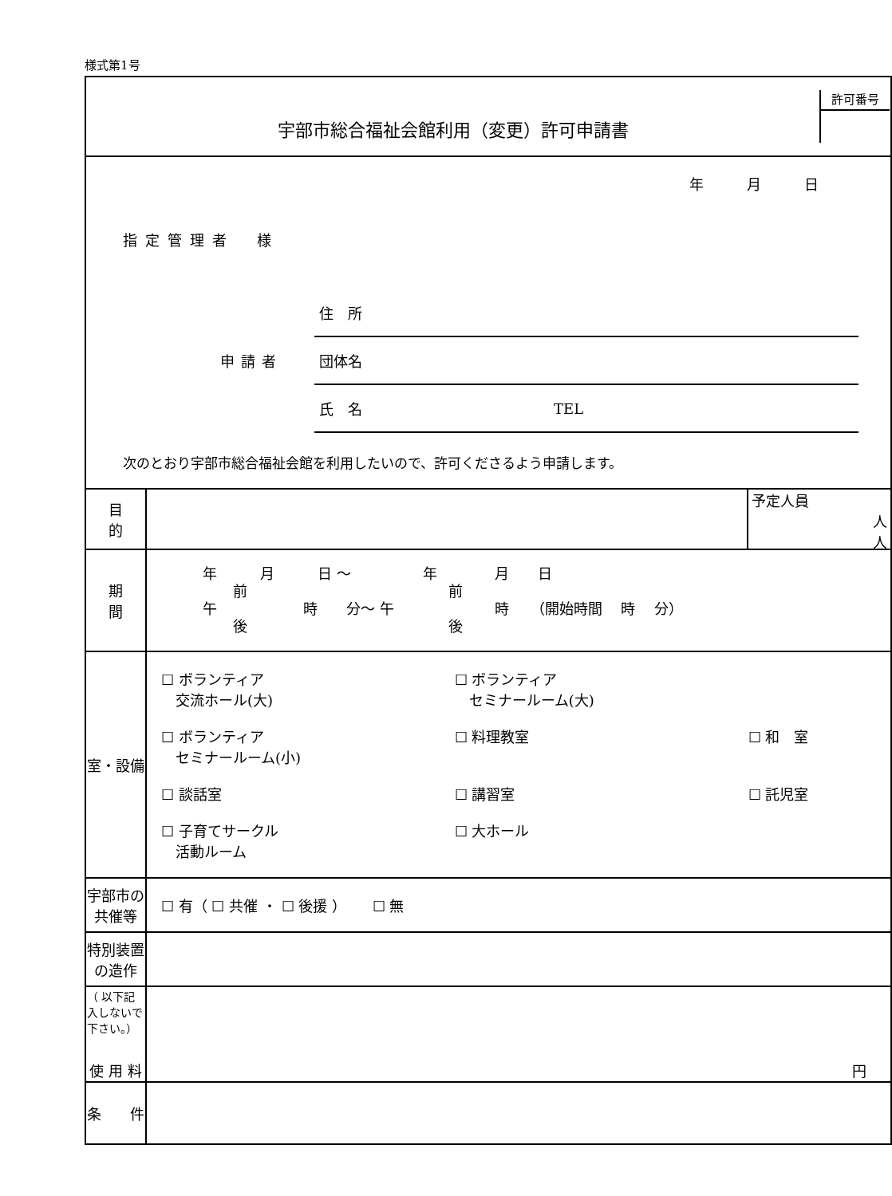様式第1号
| 宇部市総合福祉会館利用（変更）許可申請書 許可番号 | |
| 年 月 日 指定管理者 様 申請者 住 所 団体名 氏 名 TEL 次のとおり宇部市総合福祉会館を利用したいので、許可くださるよう申請します。 | |
| 目 的 | 予定人員 人 人 |
| 期 間 | 年 月 日 〜 年 月 日 前 前 午 時 分〜 午 時 （開始時間 時 分） 後 後 |
| 室・設備 | / ☐ ボランティア 交流ホール(大) / ☐ ボランティア セミナールーム(大) / / / ☐ ボランティア セミナールーム(小) / ☐ 料理教室 / ☐ 和 室 / / ☐ 談話室 / ☐ 講習室 / ☐ 託児室 / / ☐ 子育てサークル 活動ルーム / ☐ 大ホール / / |
| 宇部市の共催等 | ☐ 有（ ☐ 共催 ・ ☐ 後援 ） ☐ 無 |
| 特別装置の造作 | |
| （ 以下記入しないで下さい。） 使 用 料 | 円 |
| 条 件 | |